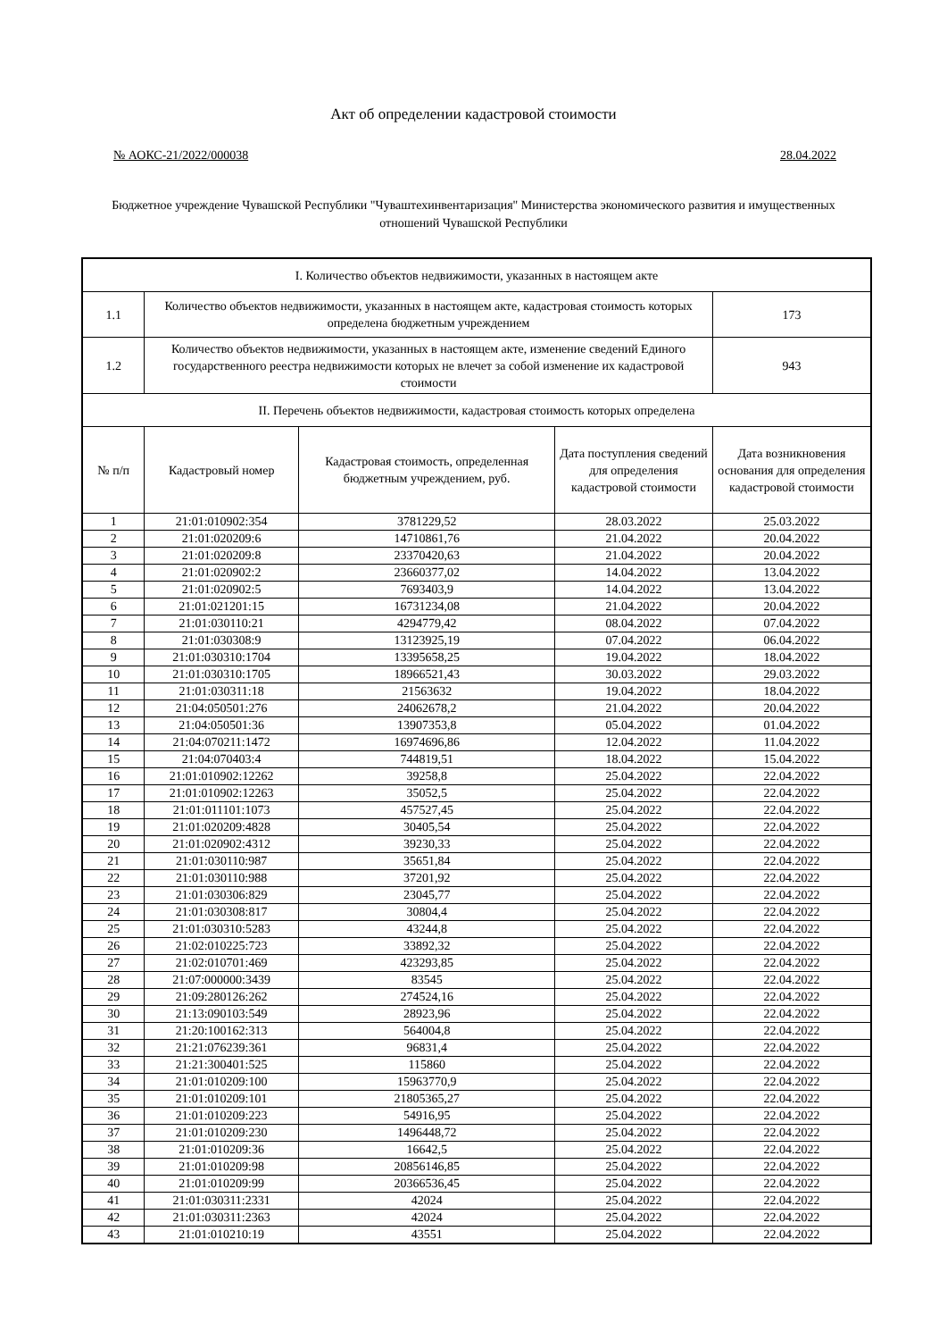Акт об определении кадастровой стоимости
№ АОКС-21/2022/000038 28.04.2022
Бюджетное учреждение Чувашской Республики "Чуваштехинвентаризация" Министерства экономического развития и имущественных отношений Чувашской Республики
| I. Количество объектов недвижимости, указанных в настоящем акте | | | | |
| 1.1 | Количество объектов недвижимости, указанных в настоящем акте, кадастровая стоимость которых определена бюджетным учреждением | | | 173 |
| 1.2 | Количество объектов недвижимости, указанных в настоящем акте, изменение сведений Единого государственного реестра недвижимости которых не влечет за собой изменение их кадастровой стоимости | | | 943 |
| II. Перечень объектов недвижимости, кадастровая стоимость которых определена | | | | |
| № п/п | Кадастровый номер | Кадастровая стоимость, определенная бюджетным учреждением, руб. | Дата поступления сведений для определения кадастровой стоимости | Дата возникновения основания для определения кадастровой стоимости |
| 1 | 21:01:010902:354 | 3781229,52 | 28.03.2022 | 25.03.2022 |
| 2 | 21:01:020209:6 | 14710861,76 | 21.04.2022 | 20.04.2022 |
| 3 | 21:01:020209:8 | 23370420,63 | 21.04.2022 | 20.04.2022 |
| 4 | 21:01:020902:2 | 23660377,02 | 14.04.2022 | 13.04.2022 |
| 5 | 21:01:020902:5 | 7693403,9 | 14.04.2022 | 13.04.2022 |
| 6 | 21:01:021201:15 | 16731234,08 | 21.04.2022 | 20.04.2022 |
| 7 | 21:01:030110:21 | 4294779,42 | 08.04.2022 | 07.04.2022 |
| 8 | 21:01:030308:9 | 13123925,19 | 07.04.2022 | 06.04.2022 |
| 9 | 21:01:030310:1704 | 13395658,25 | 19.04.2022 | 18.04.2022 |
| 10 | 21:01:030310:1705 | 18966521,43 | 30.03.2022 | 29.03.2022 |
| 11 | 21:01:030311:18 | 21563632 | 19.04.2022 | 18.04.2022 |
| 12 | 21:04:050501:276 | 24062678,2 | 21.04.2022 | 20.04.2022 |
| 13 | 21:04:050501:36 | 13907353,8 | 05.04.2022 | 01.04.2022 |
| 14 | 21:04:070211:1472 | 16974696,86 | 12.04.2022 | 11.04.2022 |
| 15 | 21:04:070403:4 | 744819,51 | 18.04.2022 | 15.04.2022 |
| 16 | 21:01:010902:12262 | 39258,8 | 25.04.2022 | 22.04.2022 |
| 17 | 21:01:010902:12263 | 35052,5 | 25.04.2022 | 22.04.2022 |
| 18 | 21:01:011101:1073 | 457527,45 | 25.04.2022 | 22.04.2022 |
| 19 | 21:01:020209:4828 | 30405,54 | 25.04.2022 | 22.04.2022 |
| 20 | 21:01:020902:4312 | 39230,33 | 25.04.2022 | 22.04.2022 |
| 21 | 21:01:030110:987 | 35651,84 | 25.04.2022 | 22.04.2022 |
| 22 | 21:01:030110:988 | 37201,92 | 25.04.2022 | 22.04.2022 |
| 23 | 21:01:030306:829 | 23045,77 | 25.04.2022 | 22.04.2022 |
| 24 | 21:01:030308:817 | 30804,4 | 25.04.2022 | 22.04.2022 |
| 25 | 21:01:030310:5283 | 43244,8 | 25.04.2022 | 22.04.2022 |
| 26 | 21:02:010225:723 | 33892,32 | 25.04.2022 | 22.04.2022 |
| 27 | 21:02:010701:469 | 423293,85 | 25.04.2022 | 22.04.2022 |
| 28 | 21:07:000000:3439 | 83545 | 25.04.2022 | 22.04.2022 |
| 29 | 21:09:280126:262 | 274524,16 | 25.04.2022 | 22.04.2022 |
| 30 | 21:13:090103:549 | 28923,96 | 25.04.2022 | 22.04.2022 |
| 31 | 21:20:100162:313 | 564004,8 | 25.04.2022 | 22.04.2022 |
| 32 | 21:21:076239:361 | 96831,4 | 25.04.2022 | 22.04.2022 |
| 33 | 21:21:300401:525 | 115860 | 25.04.2022 | 22.04.2022 |
| 34 | 21:01:010209:100 | 15963770,9 | 25.04.2022 | 22.04.2022 |
| 35 | 21:01:010209:101 | 21805365,27 | 25.04.2022 | 22.04.2022 |
| 36 | 21:01:010209:223 | 54916,95 | 25.04.2022 | 22.04.2022 |
| 37 | 21:01:010209:230 | 1496448,72 | 25.04.2022 | 22.04.2022 |
| 38 | 21:01:010209:36 | 16642,5 | 25.04.2022 | 22.04.2022 |
| 39 | 21:01:010209:98 | 20856146,85 | 25.04.2022 | 22.04.2022 |
| 40 | 21:01:010209:99 | 20366536,45 | 25.04.2022 | 22.04.2022 |
| 41 | 21:01:030311:2331 | 42024 | 25.04.2022 | 22.04.2022 |
| 42 | 21:01:030311:2363 | 42024 | 25.04.2022 | 22.04.2022 |
| 43 | 21:01:010210:19 | 43551 | 25.04.2022 | 22.04.2022 |